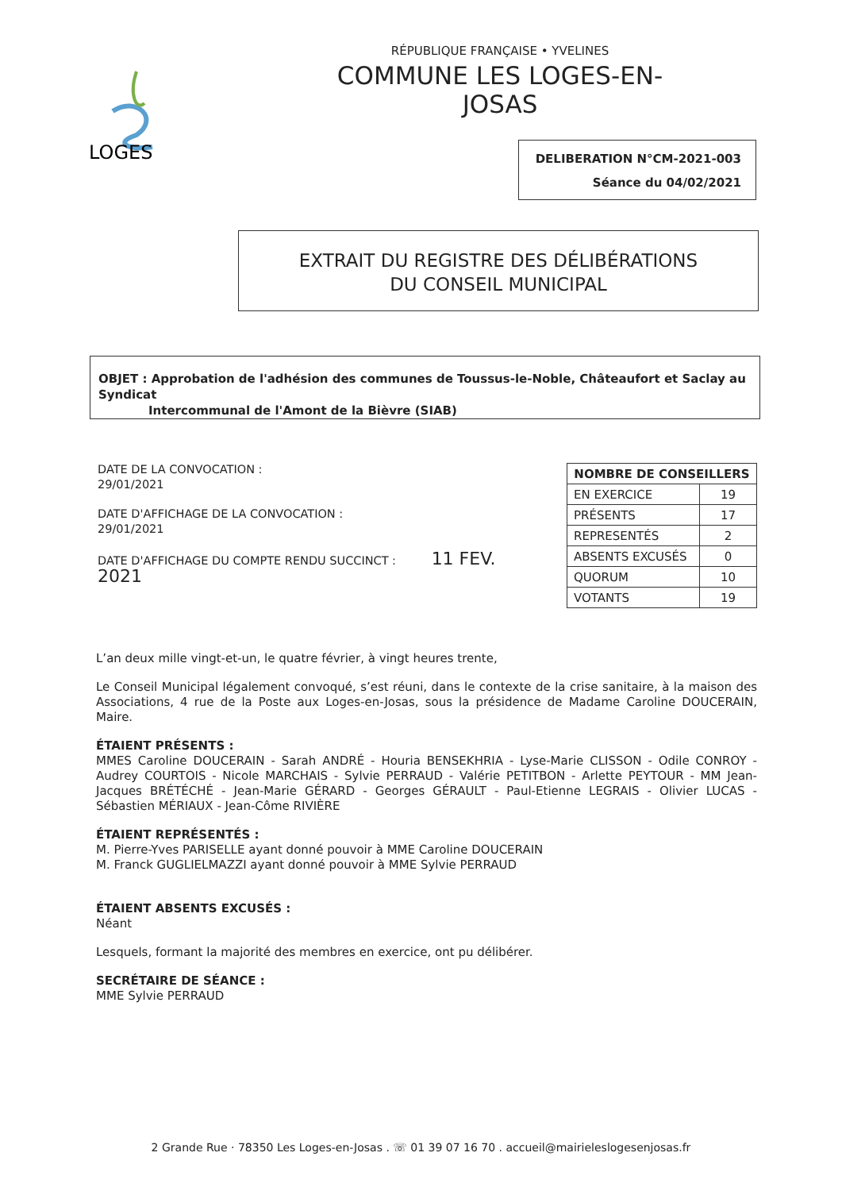LOGES
RÉPUBLIQUE FRANÇAISE • YVELINES
COMMUNE LES LOGES-EN-JOSAS
DELIBERATION N°CM-2021-003
Séance du 04/02/2021
EXTRAIT DU REGISTRE DES DÉLIBÉRATIONS
DU CONSEIL MUNICIPAL
OBJET : Approbation de l'adhésion des communes de Toussus-le-Noble, Châteaufort et Saclay au Syndicat
Intercommunal de l'Amont de la Bièvre (SIAB)
DATE DE LA CONVOCATION :
29/01/2021
DATE D'AFFICHAGE DE LA CONVOCATION :
29/01/2021
DATE D'AFFICHAGE DU COMPTE RENDU SUCCINCT : 11 FEV. 2021
| NOMBRE DE CONSEILLERS | |
| --- | --- |
| EN EXERCICE | 19 |
| PRÉSENTS | 17 |
| REPRESENTÉS | 2 |
| ABSENTS EXCUSÉS | 0 |
| QUORUM | 10 |
| VOTANTS | 19 |
L’an deux mille vingt-et-un, le quatre février, à vingt heures trente,
Le Conseil Municipal légalement convoqué, s’est réuni, dans le contexte de la crise sanitaire, à la maison des Associations, 4 rue de la Poste aux Loges-en-Josas, sous la présidence de Madame Caroline DOUCERAIN, Maire.
ÉTAIENT PRÉSENTS :
MMES Caroline DOUCERAIN - Sarah ANDRÉ - Houria BENSEKHRIA - Lyse-Marie CLISSON - Odile CONROY - Audrey COURTOIS - Nicole MARCHAIS - Sylvie PERRAUD - Valérie PETITBON - Arlette PEYTOUR - MM Jean-Jacques BRÉTÉCHÉ - Jean-Marie GÉRARD - Georges GÉRAULT - Paul-Etienne LEGRAIS - Olivier LUCAS - Sébastien MÉRIAUX - Jean-Côme RIVIÈRE
ÉTAIENT REPRÉSENTÉS :
M. Pierre-Yves PARISELLE ayant donné pouvoir à MME Caroline DOUCERAIN
M. Franck GUGLIELMAZZI ayant donné pouvoir à MME Sylvie PERRAUD
ÉTAIENT ABSENTS EXCUSÉS :
Néant
Lesquels, formant la majorité des membres en exercice, ont pu délibérer.
SECRÉTAIRE DE SÉANCE :
MME Sylvie PERRAUD
2 Grande Rue · 78350 Les Loges-en-Josas . ☏ 01 39 07 16 70 . accueil@mairieleslogesenjosas.fr